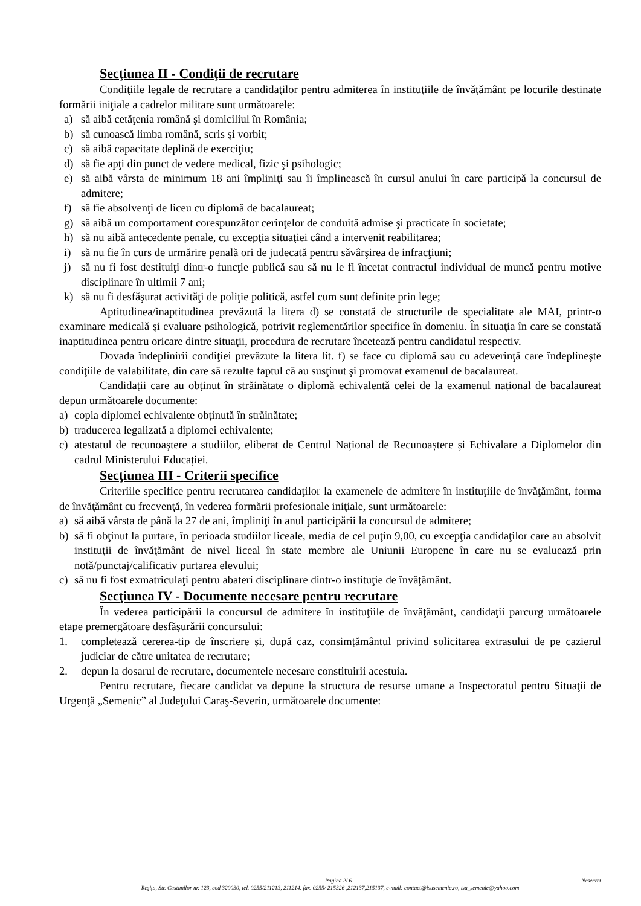Secţiunea II - Condiţii de recrutare
Condiţiile legale de recrutare a candidaţilor pentru admiterea în instituţiile de învăţământ pe locurile destinate formării iniţiale a cadrelor militare sunt următoarele:
a) să aibă cetăţenia română şi domiciliul în România;
b) să cunoască limba română, scris şi vorbit;
c) să aibă capacitate deplină de exerciţiu;
d) să fie apţi din punct de vedere medical, fizic şi psihologic;
e) să aibă vârsta de minimum 18 ani împliniţi sau îi împlinească în cursul anului în care participă la concursul de admitere;
f) să fie absolvenţi de liceu cu diplomă de bacalaureat;
g) să aibă un comportament corespunzător cerinţelor de conduită admise şi practicate în societate;
h) să nu aibă antecedente penale, cu excepţia situaţiei când a intervenit reabilitarea;
i) să nu fie în curs de urmărire penală ori de judecată pentru săvârşirea de infracţiuni;
j) să nu fi fost destituiţi dintr-o funcţie publică sau să nu le fi încetat contractul individual de muncă pentru motive disciplinare în ultimii 7 ani;
k) să nu fi desfăşurat activităţi de poliţie politică, astfel cum sunt definite prin lege;
Aptitudinea/inaptitudinea prevăzută la litera d) se constată de structurile de specialitate ale MAI, printr-o examinare medicală şi evaluare psihologică, potrivit reglementărilor specifice în domeniu. În situaţia în care se constată inaptitudinea pentru oricare dintre situaţii, procedura de recrutare încetează pentru candidatul respectiv.
Dovada îndeplinirii condiţiei prevăzute la litera lit. f) se face cu diplomă sau cu adeverinţă care îndeplineşte condiţiile de valabilitate, din care să rezulte faptul că au susţinut şi promovat examenul de bacalaureat.
Candidații care au obținut în străinătate o diplomă echivalentă celei de la examenul național de bacalaureat depun următoarele documente:
a) copia diplomei echivalente obținută în străinătate;
b) traducerea legalizată a diplomei echivalente;
c) atestatul de recunoaștere a studiilor, eliberat de Centrul Național de Recunoaștere și Echivalare a Diplomelor din cadrul Ministerului Educației.
Secţiunea III - Criterii specifice
Criteriile specifice pentru recrutarea candidaţilor la examenele de admitere în instituţiile de învăţământ, forma de învăţământ cu frecvenţă, în vederea formării profesionale iniţiale, sunt următoarele:
a) să aibă vârsta de până la 27 de ani, împliniţi în anul participării la concursul de admitere;
b) să fi obţinut la purtare, în perioada studiilor liceale, media de cel puţin 9,00, cu excepţia candidaţilor care au absolvit instituţii de învăţământ de nivel liceal în state membre ale Uniunii Europene în care nu se evaluează prin notă/punctaj/calificativ purtarea elevului;
c) să nu fi fost exmatriculaţi pentru abateri disciplinare dintr-o instituţie de învăţământ.
Secţiunea IV - Documente necesare pentru recrutare
În vederea participării la concursul de admitere în instituţiile de învăţământ, candidaţii parcurg următoarele etape premergătoare desfăşurării concursului:
1. completează cererea-tip de înscriere și, după caz, consimțământul privind solicitarea extrasului de pe cazierul judiciar de către unitatea de recrutare;
2. depun la dosarul de recrutare, documentele necesare constituirii acestuia.
Pentru recrutare, fiecare candidat va depune la structura de resurse umane a Inspectoratul pentru Situaţii de Urgenţă „Semenic” al Judeţului Caraş-Severin, următoarele documente:
Pagina 2/ 6 Nesecret
Reşiţa, Str. Castanilor nr. 123, cod 320030, tel. 0255/211213, 211214. fax. 0255/ 215326 ,212137,215137, e-mail: contact@isusemenic.ro, isu_semenic@yahoo.com